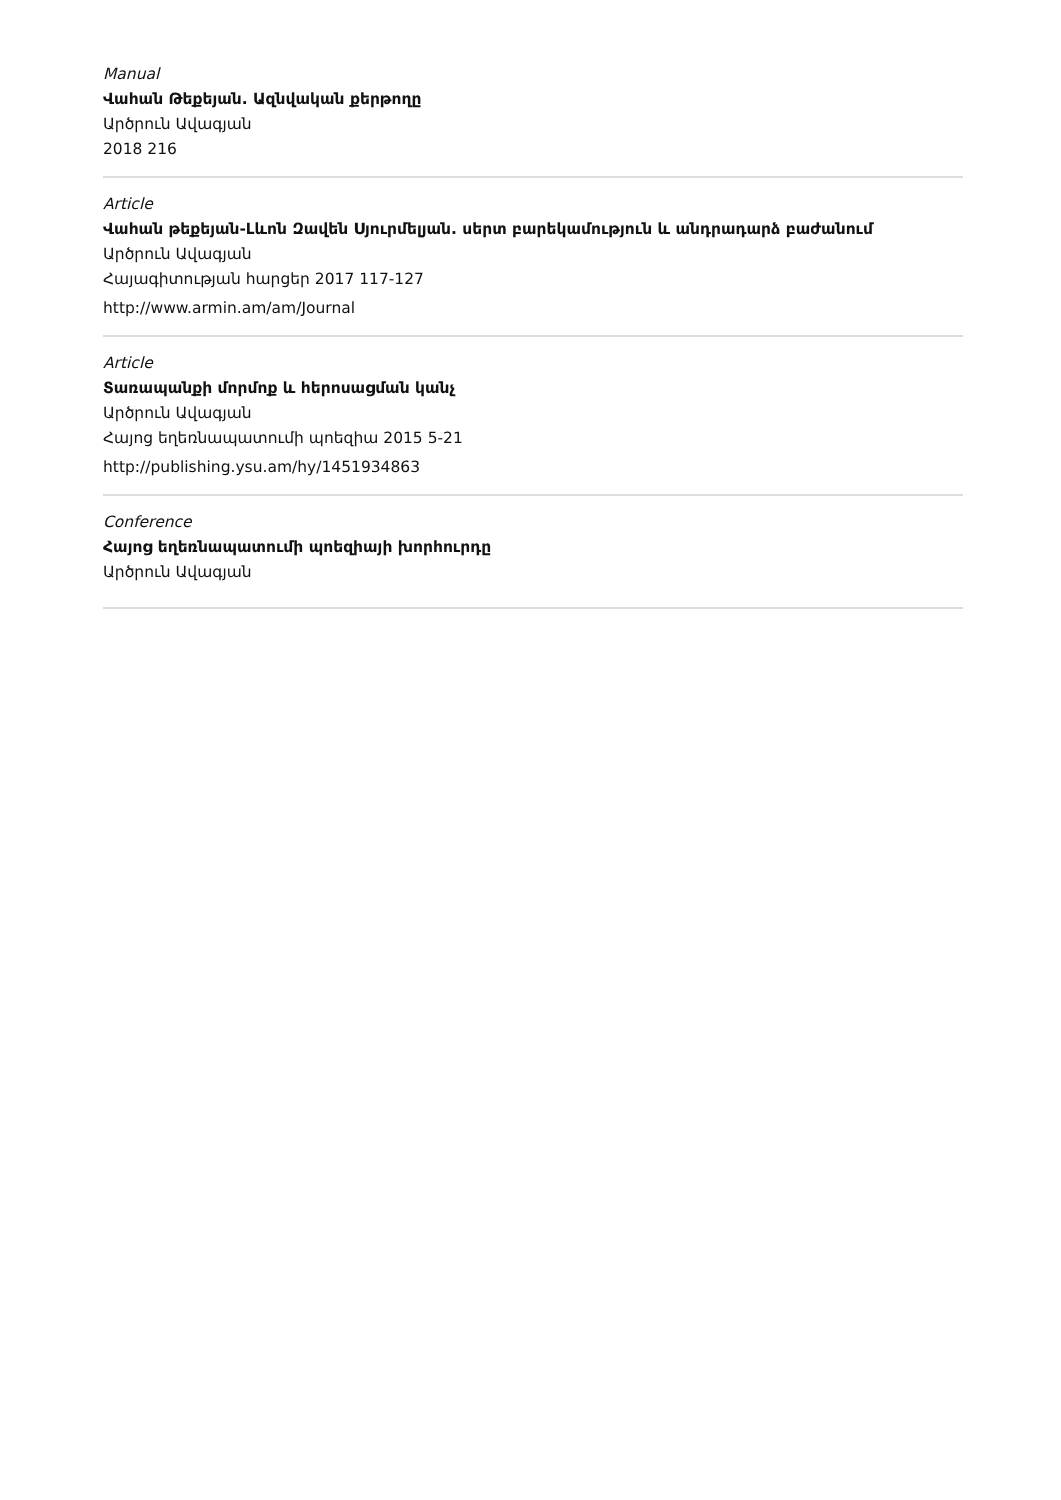Manual
Վահան Թեքեյան. Ազնվական քերթողը
Արծրուն Ավագյան
2018 216
Article
Վահան թեքեյան-Լևոն Զավեն Սյուրմելյան. սերտ բարեկամություն և անդրադարձ բաժանում
Արծրուն Ավագյան
Հայագիտության հարցեր 2017 117-127
http://www.armin.am/am/Journal
Article
Տառապանքի մորմոք և հերոսացման կանչ
Արծրուն Ավագյան
Հայոց եղեռնապատումի պոեզիա 2015 5-21
http://publishing.ysu.am/hy/1451934863
Conference
Հայոց եղեռնապատումի պոեզիայի խորհուրդը
Արծրուն Ավագյան